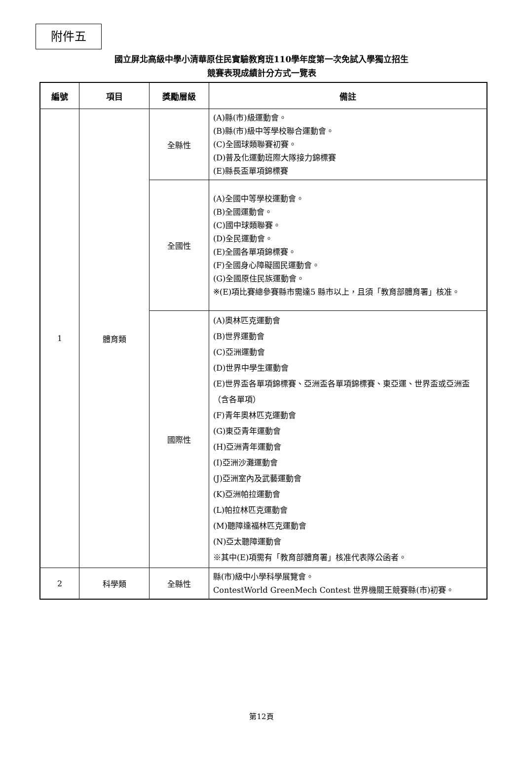附件五
國立屏北高級中學小清華原住民實驗教育班110學年度第一次免試入學獨立招生
競賽表現成績計分方式一覽表
| 編號 | 項目 | 獎勵層級 | 備註 |
| --- | --- | --- | --- |
| 1 | 體育類 | 全縣性 | (A)縣(市)級運動會。 (B)縣(市)級中等學校聯合運動會。 (C)全國球類聯賽初賽。 (D)普及化運動班際大隊接力錦標賽 (E)縣長盃單項錦標賽 |
| | | 全國性 | (A)全國中等學校運動會。 (B)全國運動會。 (C)國中球類聯賽。 (D)全民運動會。 (E)全國各單項錦標賽。 (F)全國身心障礙國民運動會。 (G)全國原住民族運動會。 ※(E)項比賽總參賽縣市需達5 縣市以上，且須「教育部體育署」核准。 |
| | | 國際性 | (A)奧林匹克運動會 (B)世界運動會 (C)亞洲運動會 (D)世界中學生運動會 (E)世界盃各單項錦標賽、亞洲盃各單項錦標賽、東亞運、世界盃或亞洲盃（含各單項） (F)青年奧林匹克運動會 (G)東亞青年運動會 (H)亞洲青年運動會 (I)亞洲沙灘運動會 (J)亞洲室內及武藝運動會 (K)亞洲帕拉運動會 (L)帕拉林匹克運動會 (M)聽障達福林匹克運動會 (N)亞太聽障運動會 ※其中(E)項需有「教育部體育署」核准代表隊公函者。 |
| 2 | 科學類 | 全縣性 | 縣(市)級中小學科學展覽會。 ContestWorld GreenMech Contest 世界機關王競賽縣(市)初賽。 |
第12頁